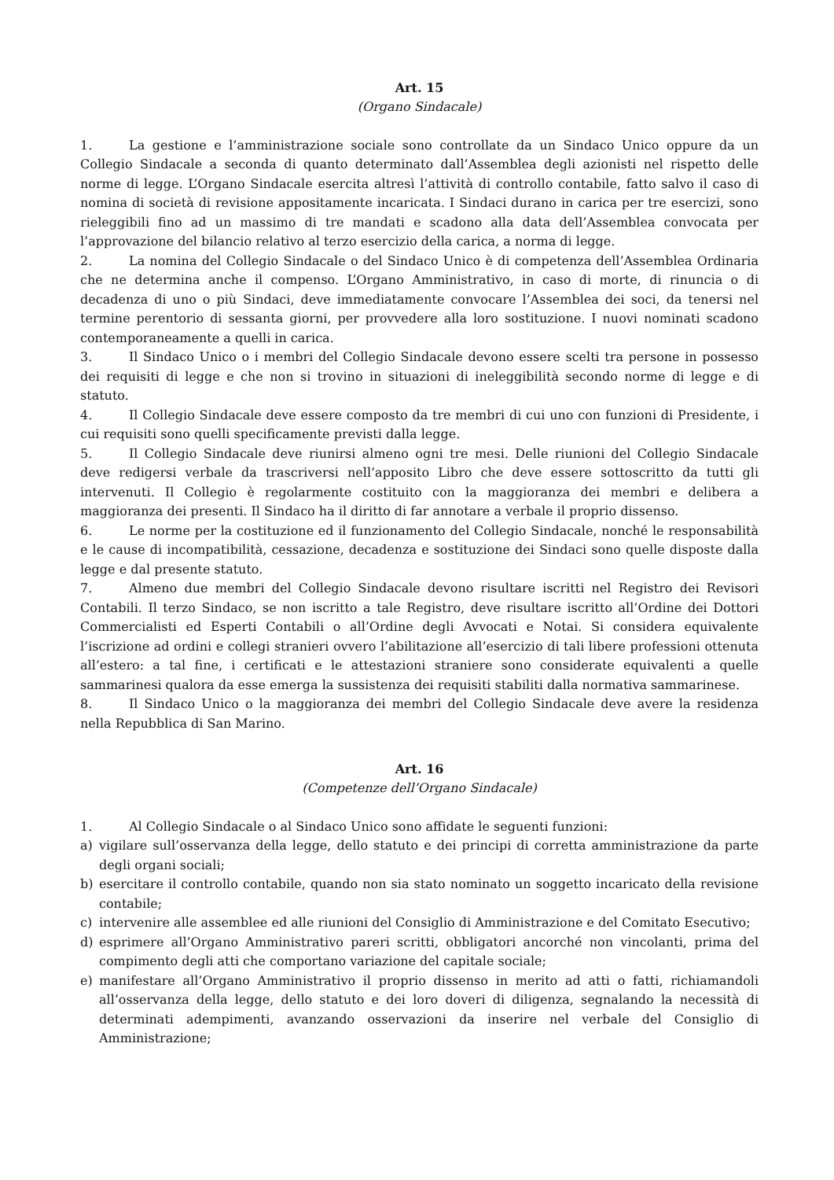Art. 15
(Organo Sindacale)
1. La gestione e l’amministrazione sociale sono controllate da un Sindaco Unico oppure da un Collegio Sindacale a seconda di quanto determinato dall’Assemblea degli azionisti nel rispetto delle norme di legge. L’Organo Sindacale esercita altresì l’attività di controllo contabile, fatto salvo il caso di nomina di società di revisione appositamente incaricata. I Sindaci durano in carica per tre esercizi, sono rieleggibili fino ad un massimo di tre mandati e scadono alla data dell’Assemblea convocata per l’approvazione del bilancio relativo al terzo esercizio della carica, a norma di legge.
2. La nomina del Collegio Sindacale o del Sindaco Unico è di competenza dell’Assemblea Ordinaria che ne determina anche il compenso. L’Organo Amministrativo, in caso di morte, di rinuncia o di decadenza di uno o più Sindaci, deve immediatamente convocare l’Assemblea dei soci, da tenersi nel termine perentorio di sessanta giorni, per provvedere alla loro sostituzione. I nuovi nominati scadono contemporaneamente a quelli in carica.
3. Il Sindaco Unico o i membri del Collegio Sindacale devono essere scelti tra persone in possesso dei requisiti di legge e che non si trovino in situazioni di ineleggibilità secondo norme di legge e di statuto.
4. Il Collegio Sindacale deve essere composto da tre membri di cui uno con funzioni di Presidente, i cui requisiti sono quelli specificamente previsti dalla legge.
5. Il Collegio Sindacale deve riunirsi almeno ogni tre mesi. Delle riunioni del Collegio Sindacale deve redigersi verbale da trascriversi nell’apposito Libro che deve essere sottoscritto da tutti gli intervenuti. Il Collegio è regolarmente costituito con la maggioranza dei membri e delibera a maggioranza dei presenti. Il Sindaco ha il diritto di far annotare a verbale il proprio dissenso.
6. Le norme per la costituzione ed il funzionamento del Collegio Sindacale, nonché le responsabilità e le cause di incompatibilità, cessazione, decadenza e sostituzione dei Sindaci sono quelle disposte dalla legge e dal presente statuto.
7. Almeno due membri del Collegio Sindacale devono risultare iscritti nel Registro dei Revisori Contabili. Il terzo Sindaco, se non iscritto a tale Registro, deve risultare iscritto all’Ordine dei Dottori Commercialisti ed Esperti Contabili o all’Ordine degli Avvocati e Notai. Si considera equivalente l’iscrizione ad ordini e collegi stranieri ovvero l’abilitazione all’esercizio di tali libere professioni ottenuta all’estero: a tal fine, i certificati e le attestazioni straniere sono considerate equivalenti a quelle sammarinesi qualora da esse emerga la sussistenza dei requisiti stabiliti dalla normativa sammarinese.
8. Il Sindaco Unico o la maggioranza dei membri del Collegio Sindacale deve avere la residenza nella Repubblica di San Marino.
Art. 16
(Competenze dell’Organo Sindacale)
1. Al Collegio Sindacale o al Sindaco Unico sono affidate le seguenti funzioni:
a) vigilare sull’osservanza della legge, dello statuto e dei principi di corretta amministrazione da parte degli organi sociali;
b) esercitare il controllo contabile, quando non sia stato nominato un soggetto incaricato della revisione contabile;
c) intervenire alle assemblee ed alle riunioni del Consiglio di Amministrazione e del Comitato Esecutivo;
d) esprimere all’Organo Amministrativo pareri scritti, obbligatori ancorché non vincolanti, prima del compimento degli atti che comportano variazione del capitale sociale;
e) manifestare all’Organo Amministrativo il proprio dissenso in merito ad atti o fatti, richiamandoli all’osservanza della legge, dello statuto e dei loro doveri di diligenza, segnalando la necessità di determinati adempimenti, avanzando osservazioni da inserire nel verbale del Consiglio di Amministrazione;